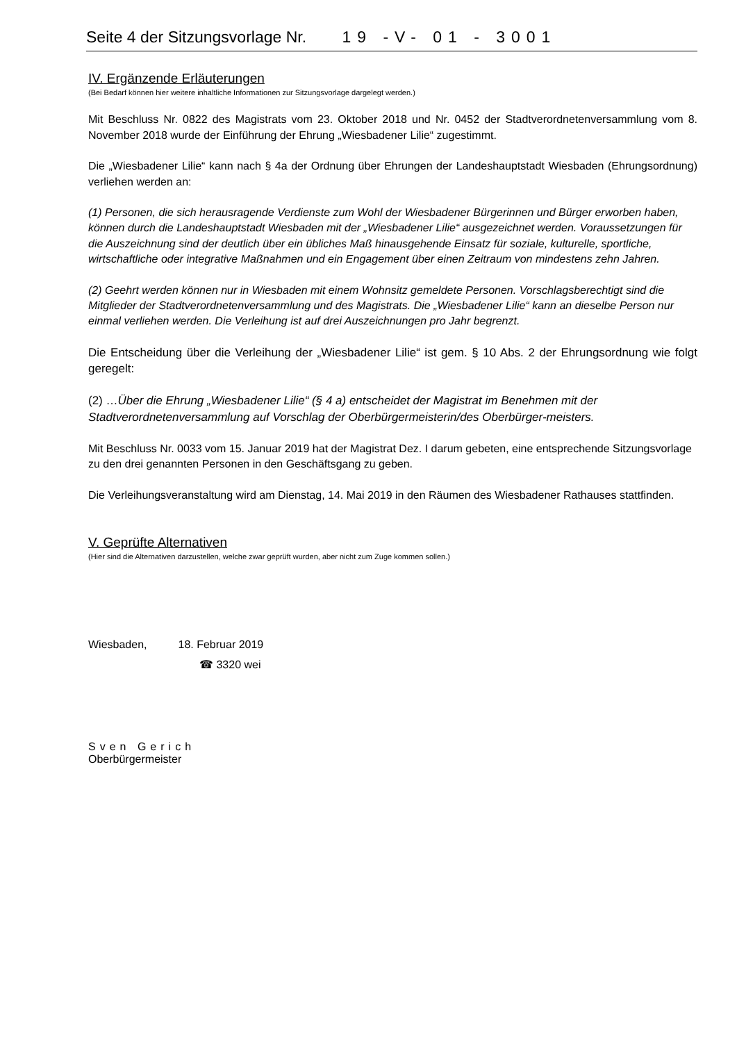Seite 4 der Sitzungsvorlage Nr. 19 -V- 01 - 3001
IV. Ergänzende Erläuterungen
(Bei Bedarf können hier weitere inhaltliche Informationen zur Sitzungsvorlage dargelegt werden.)
Mit Beschluss Nr. 0822 des Magistrats vom 23. Oktober 2018 und Nr. 0452 der Stadtverordnetenversammlung vom 8. November 2018 wurde der Einführung der Ehrung „Wiesbadener Lilie“ zugestimmt.
Die „Wiesbadener Lilie“ kann nach § 4a der Ordnung über Ehrungen der Landeshauptstadt Wiesbaden (Ehrungsordnung) verliehen werden an:
(1) Personen, die sich herausragende Verdienste zum Wohl der Wiesbadener Bürgerinnen und Bürger erworben haben, können durch die Landeshauptstadt Wiesbaden mit der „Wiesbadener Lilie“ ausgezeichnet werden. Voraussetzungen für die Auszeichnung sind der deutlich über ein übliches Maß hinausgehende Einsatz für soziale, kulturelle, sportliche, wirtschaftliche oder integrative Maßnahmen und ein Engagement über einen Zeitraum von mindestens zehn Jahren.
(2) Geehrt werden können nur in Wiesbaden mit einem Wohnsitz gemeldete Personen. Vorschlagsberechtigt sind die Mitglieder der Stadtverordnetenversammlung und des Magistrats. Die „Wiesbadener Lilie“ kann an dieselbe Person nur einmal verliehen werden. Die Verleihung ist auf drei Auszeichnungen pro Jahr begrenzt.
Die Entscheidung über die Verleihung der „Wiesbadener Lilie“ ist gem. § 10 Abs. 2 der Ehrungsordnung wie folgt geregelt:
(2) …Über die Ehrung „Wiesbadener Lilie“ (§ 4 a) entscheidet der Magistrat im Benehmen mit der Stadtverordnetenversammlung auf Vorschlag der Oberbürgermeisterin/des Oberbürger-meisters.
Mit Beschluss Nr. 0033 vom 15. Januar 2019 hat der Magistrat Dez. I darum gebeten, eine entsprechende Sitzungsvorlage zu den drei genannten Personen in den Geschäftsgang zu geben.
Die Verleihungsveranstaltung wird am Dienstag, 14. Mai 2019 in den Räumen des Wiesbadener Rathauses stattfinden.
V. Geprüfte Alternativen
(Hier sind die Alternativen darzustellen, welche zwar geprüft wurden, aber nicht zum Zuge kommen sollen.)
Wiesbaden, 18. Februar 2019
☎ 3320 wei
Sven Gerich
Oberbürgermeister